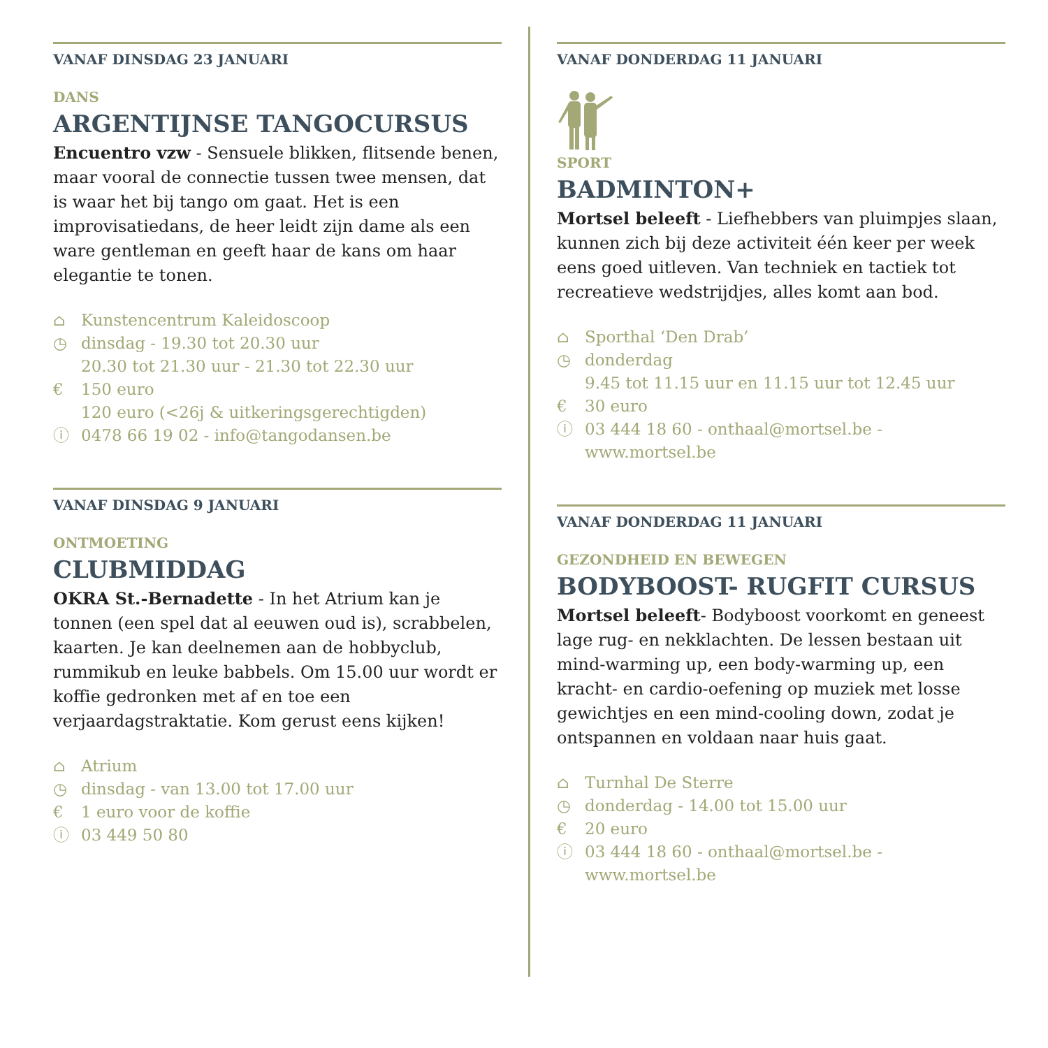VANAF DINSDAG 23 JANUARI
DANS
ARGENTIJNSE TANGOCURSUS
Encuentro vzw - Sensuele blikken, flitsende benen, maar vooral de connectie tussen twee mensen, dat is waar het bij tango om gaat. Het is een improvisatiedans, de heer leidt zijn dame als een ware gentleman en geeft haar de kans om haar elegantie te tonen.
⌂ Kunstencentrum Kaleidoscoop
◷ dinsdag - 19.30 tot 20.30 uur
20.30 tot 21.30 uur - 21.30 tot 22.30 uur
€ 150 euro
120 euro (<26j & uitkeringsgerechtigden)
ⓘ 0478 66 19 02 - info@tangodansen.be
VANAF DINSDAG 9 JANUARI
ONTMOETING
CLUBMIDDAG
OKRA St.-Bernadette - In het Atrium kan je tonnen (een spel dat al eeuwen oud is), scrabbelen, kaarten. Je kan deelnemen aan de hobbyclub, rummikub en leuke babbels. Om 15.00 uur wordt er koffie gedronken met af en toe een verjaardagstraktatie. Kom gerust eens kijken!
⌂ Atrium
◷ dinsdag - van 13.00 tot 17.00 uur
€ 1 euro voor de koffie
ⓘ 03 449 50 80
VANAF DONDERDAG 11 JANUARI
SPORT
BADMINTON+
Mortsel beleeft - Liefhebbers van pluimpjes slaan, kunnen zich bij deze activiteit één keer per week eens goed uitleven. Van techniek en tactiek tot recreatieve wedstrijdjes, alles komt aan bod.
⌂ Sporthal ‘Den Drab’
◷ donderdag
9.45 tot 11.15 uur en 11.15 uur tot 12.45 uur
€ 30 euro
ⓘ 03 444 18 60 - onthaal@mortsel.be - www.mortsel.be
VANAF DONDERDAG 11 JANUARI
GEZONDHEID EN BEWEGEN
BODYBOOST- RUGFIT CURSUS
Mortsel beleeft- Bodyboost voorkomt en geneest lage rug- en nekklachten. De lessen bestaan uit mind-warming up, een body-warming up, een kracht- en cardio-oefening op muziek met losse gewichtjes en een mind-cooling down, zodat je ontspannen en voldaan naar huis gaat.
⌂ Turnhal De Sterre
◷ donderdag - 14.00 tot 15.00 uur
€ 20 euro
ⓘ 03 444 18 60 - onthaal@mortsel.be - www.mortsel.be